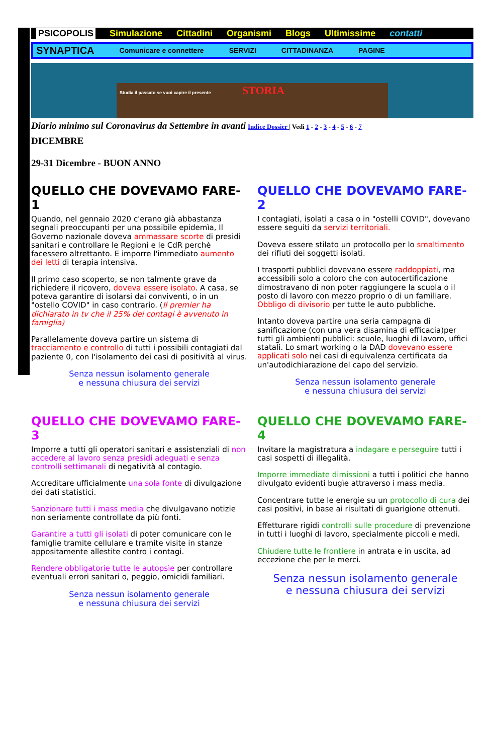PSICOPOLIS Simulazione Cittadini Organismi Blogs Ultimissime contatti
SYNAPTICA Comunicare e connettere SERVIZI CITTADINANZA PAGINE
Studia il passato se vuoi capire il presente STORIA
Diario minimo sul Coronavirus da Settembre in avanti Indice Dossier | Vedi 1 - 2 - 3 - 4 - 5 - 6 - 7
DICEMBRE
29-31 Dicembre - BUON ANNO
QUELLO CHE DOVEVAMO FARE-1
Quando, nel gennaio 2020 c'erano già abbastanza segnali preoccupanti per una possibile epidemìa, Il Governo nazionale doveva ammassare scorte di presidi sanitari e controllare le Regioni e le CdR perchè facessero altrettanto. E imporre l'immediato aumento dei letti di terapia intensiva.
Il primo caso scoperto, se non talmente grave da richiedere il ricovero, doveva essere isolato. A casa, se poteva garantire di isolarsi dai conviventi, o in un "ostello COVID" in caso contrario. (Il premier ha dichiarato in tv che il 25% dei contagi è avvenuto in famiglia)
Parallelamente doveva partire un sistema di tracciamento e controllo di tutti i possibili contagiati dal paziente 0, con l'isolamento dei casi di positività al virus.
Senza nessun isolamento generale
e nessuna chiusura dei servizi
QUELLO CHE DOVEVAMO FARE-2
I contagiati, isolati a casa o in "ostelli COVID", dovevano essere seguiti da servizi territoriali.
Doveva essere stilato un protocollo per lo smaltimento dei rifiuti dei soggetti isolati.
I trasporti pubblici dovevano essere raddoppiati, ma accessibili solo a coloro che con autocertificazione dimostravano di non poter raggiungere la scuola o il posto di lavoro con mezzo proprio o di un familiare. Obbligo di divisorio per tutte le auto pubbliche.
Intanto doveva partire una seria campagna di sanificazione (con una vera disamina di efficacia)per tutti gli ambienti pubblici: scuole, luoghi di lavoro, uffici statali. Lo smart working o la DAD dovevano essere applicati solo nei casi di equivalenza certificata da un'autodichiarazione del capo del servizio.
Senza nessun isolamento generale
e nessuna chiusura dei servizi
QUELLO CHE DOVEVAMO FARE-3
Imporre a tutti gli operatori sanitari e assistenziali di non accedere al lavoro senza presidi adeguati e senza controlli settimanali di negatività al contagio.
Accreditare ufficialmente una sola fonte di divulgazione dei dati statistici.
Sanzionare tutti i mass media che divulgavano notizie non seriamente controllate da più fonti.
Garantire a tutti gli isolati di poter comunicare con le famiglie tramite cellulare e tramite visite in stanze appositamente allestite contro i contagi.
Rendere obbligatorie tutte le autopsìe per controllare eventuali errori sanitari o, peggio, omicidi familiari.
Senza nessun isolamento generale
e nessuna chiusura dei servizi
QUELLO CHE DOVEVAMO FARE-4
Invitare la magistratura a indagare e perseguire tutti i casi sospetti di illegalità.
Imporre immediate dimissioni a tutti i politici che hanno divulgato evidenti bugìe attraverso i mass media.
Concentrare tutte le energìe su un protocollo di cura dei casi positivi, in base ai risultati di guarigione ottenuti.
Effetturare rigidi controlli sulle procedure di prevenzione in tutti i luoghi di lavoro, specialmente piccoli e medi.
Chiudere tutte le frontiere in antrata e in uscita, ad eccezione che per le merci.
Senza nessun isolamento generale
e nessuna chiusura dei servizi